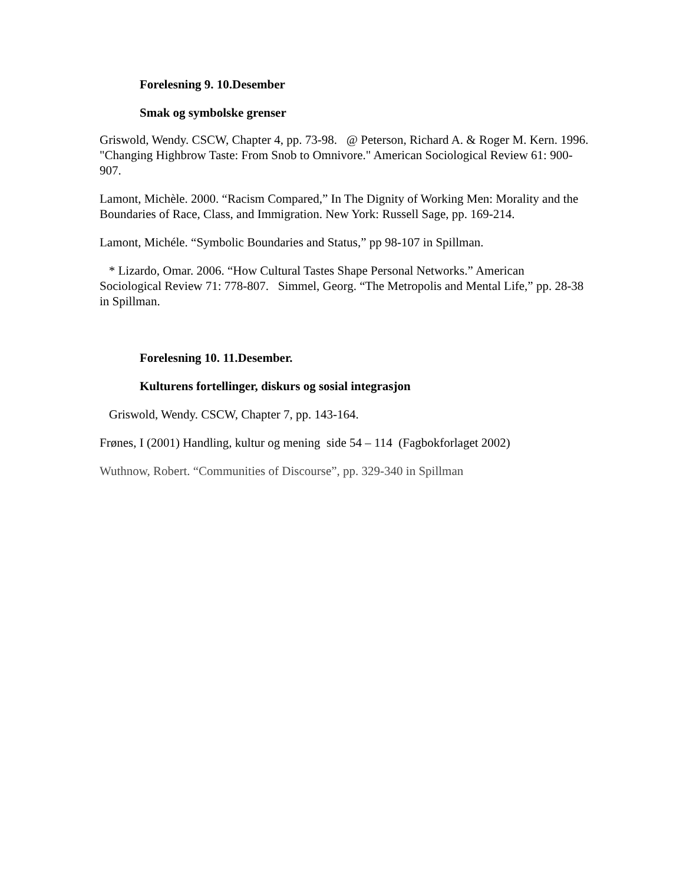Forelesning 9. 10.Desember
Smak og symbolske grenser
Griswold, Wendy. CSCW, Chapter 4, pp. 73-98. @ Peterson, Richard A. & Roger M. Kern. 1996. "Changing Highbrow Taste: From Snob to Omnivore." American Sociological Review 61: 900-907.
Lamont, Michèle. 2000. “Racism Compared,” In The Dignity of Working Men: Morality and the Boundaries of Race, Class, and Immigration. New York: Russell Sage, pp. 169-214.
Lamont, Michéle. “Symbolic Boundaries and Status,” pp 98-107 in Spillman.
* Lizardo, Omar. 2006. “How Cultural Tastes Shape Personal Networks.” American Sociological Review 71: 778-807. Simmel, Georg. “The Metropolis and Mental Life,” pp. 28-38 in Spillman.
Forelesning 10. 11.Desember.
Kulturens fortellinger, diskurs og sosial integrasjon
Griswold, Wendy. CSCW, Chapter 7, pp. 143-164.
Frønes, I (2001) Handling, kultur og mening side 54 – 114 (Fagbokforlaget 2002)
Wuthnow, Robert. “Communities of Discourse”, pp. 329-340 in Spillman